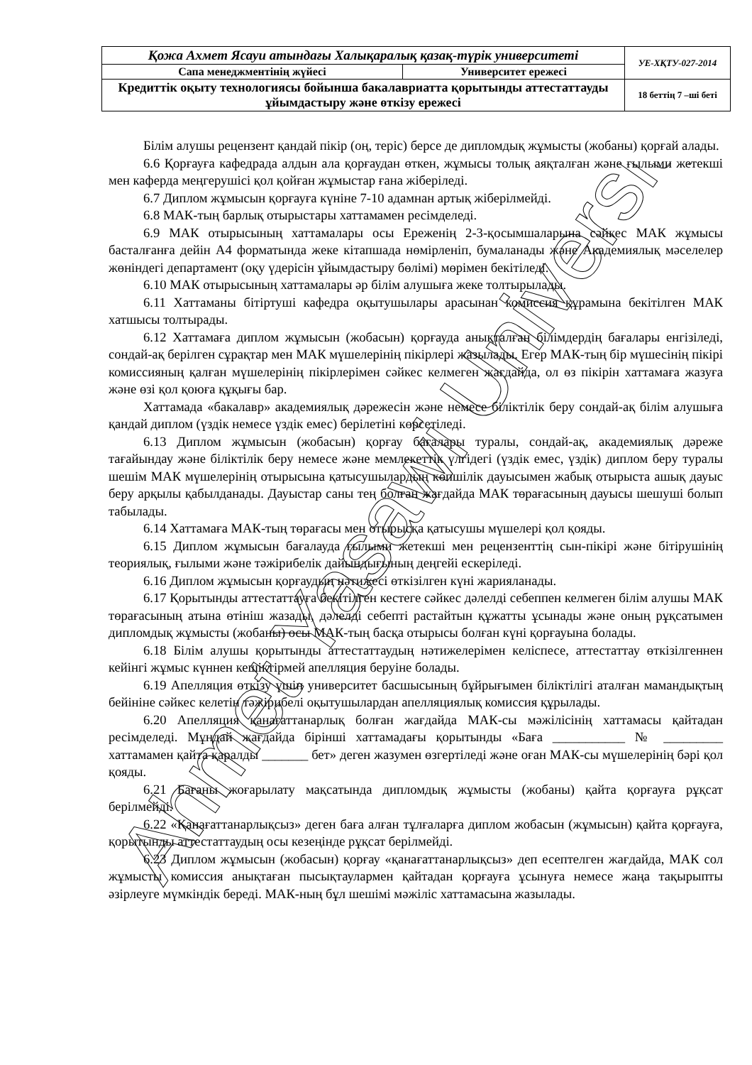Ahmet Yasawi University
| Қожа Ахмет Ясауи атындағы Халықаралық қазақ-түрік университеті | | УЕ-ХҚТУ-027-2014 |
| Сапа менеджментінің жүйесі | Университет ережесі | |
| Кредиттік оқыту технологиясы бойынша бакалавриатта қорытынды аттестаттауды ұйымдастыру және өткізу ережесі | | 18 беттің 7 –ші беті |
Білім алушы рецензент қандай пікір (оң, теріс) берсе де дипломдық жұмысты (жобаны) қорғай алады.
6.6 Қорғауға кафедрада алдын ала қорғаудан өткен, жұмысы толық аяқталған және ғылыми жетекші мен каферда меңгерушісі қол қойған жұмыстар ғана жіберіледі.
6.7 Диплом жұмысын қорғауға күніне 7-10 адамнан артық жіберілмейді.
6.8 МАК-тың барлық отырыстары хаттамамен ресімделеді.
6.9 МАК отырысының хаттамалары осы Ереженің 2-3-қосымшаларына сәйкес МАК жұмысы басталғанға дейін А4 форматында жеке кітапшада нөмірленіп, бумаланады және Академиялық мәселелер жөніндегі департамент (оқу үдерісін ұйымдастыру бөлімі) мөрімен бекітіледі.
6.10 МАК отырысының хаттамалары әр білім алушыға жеке толтырылады.
6.11 Хаттаманы бітіртуші кафедра оқытушылары арасынан комиссия құрамына бекітілген МАК хатшысы толтырады.
6.12 Хаттамаға диплом жұмысын (жобасын) қорғауда анықталған білімдердің бағалары енгізіледі, сондай-ақ берілген сұрақтар мен МАК мүшелерінің пікірлері жазылады. Егер МАК-тың бір мүшесінің пікірі комиссияның қалған мүшелерінің пікірлерімен сәйкес келмеген жағдайда, ол өз пікірін хаттамаға жазуға және өзі қол қоюға құқығы бар.
Хаттамада «бакалавр» академиялық дәрежесін және немесе біліктілік беру сондай-ақ білім алушыға қандай диплом (үздік немесе үздік емес) берілетіні көрсетіледі.
6.13 Диплом жұмысын (жобасын) қорғау бағалары туралы, сондай-ақ, академиялық дәреже тағайындау және біліктілік беру немесе және мемлекеттік үлгідегі (үздік емес, үздік) диплом беру туралы шешім МАК мүшелерінің отырысына қатысушылардың көпшілік дауысымен жабық отырыста ашық дауыс беру арқылы қабылданады. Дауыстар саны тең болған жағдайда МАК төрағасының дауысы шешуші болып табылады.
6.14 Хаттамаға МАК-тың төрағасы мен отырысқа қатысушы мүшелері қол қояды.
6.15 Диплом жұмысын бағалауда ғылыми жетекші мен рецензенттің сын-пікірі және бітірушінің теориялық, ғылыми және тәжірибелік дайындығының деңгейі ескеріледі.
6.16 Диплом жұмысын қорғаудың нәтижесі өткізілген күні жарияланады.
6.17 Қорытынды аттестаттауға бекітілген кестеге сәйкес дәлелді себеппен келмеген білім алушы МАК төрағасының атына өтініш жазады, дәлелді себепті растайтын құжатты ұсынады және оның рұқсатымен дипломдық жұмысты (жобаны) осы МАК-тың басқа отырысы болған күні қорғауына болады.
6.18 Білім алушы қорытынды аттестаттаудың нәтижелерімен келіспесе, аттестаттау өткізілгеннен кейінгі жұмыс күннен кешіктірмей апелляция беруіне болады.
6.19 Апелляция өткізу үшін университет басшысының бұйрығымен біліктілігі аталған мамандықтың бейініне сәйкес келетін тәжірибелі оқытушылардан апелляциялық комиссия құрылады.
6.20 Апелляция қанағаттанарлық болған жағдайда МАК-сы мәжілісінің хаттамасы қайтадан ресімделеді. Мұндай жағдайда бірінші хаттамадағы қорытынды «Баға ___________ № _________ хаттамамен қайта қаралды _______ бет» деген жазумен өзгертіледі және оған МАК-сы мүшелерінің бәрі қол қояды.
6.21 Бағаны жоғарылату мақсатында дипломдық жұмысты (жобаны) қайта қорғауға рұқсат берілмейді.
6.22 «Қанағаттанарлықсыз» деген баға алған тұлғаларға диплом жобасын (жұмысын) қайта қорғауға, қорытынды аттестаттаудың осы кезеңінде рұқсат берілмейді.
6.23 Диплом жұмысын (жобасын) қорғау «қанағаттанарлықсыз» деп есептелген жағдайда, МАК сол жұмысты комиссия анықтаған пысықтаулармен қайтадан қорғауға ұсынуға немесе жаңа тақырыпты әзірлеуге мүмкіндік береді. МАК-ның бұл шешімі мәжіліс хаттамасына жазылады.